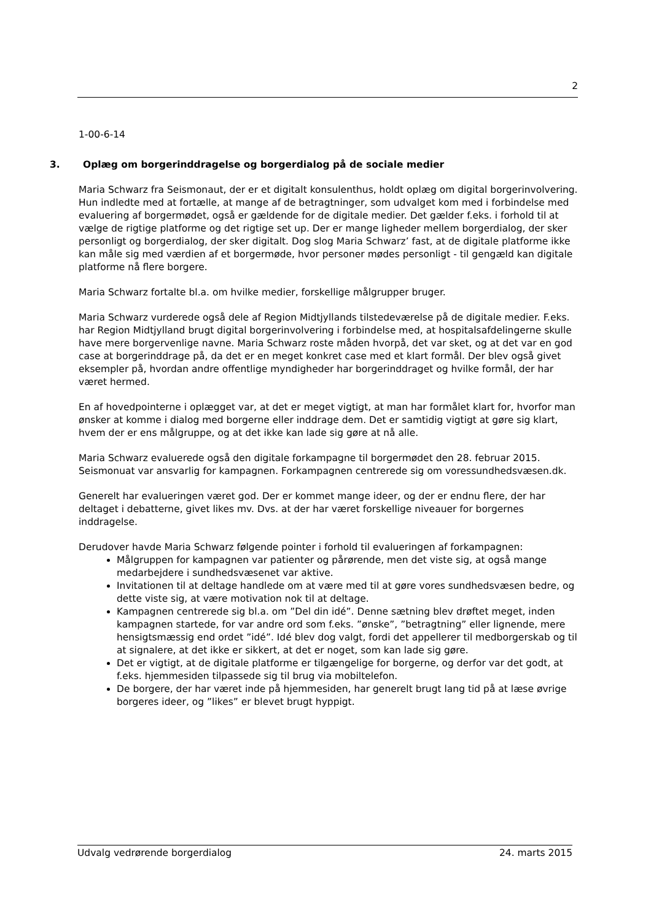2
1-00-6-14
3. Oplæg om borgerinddragelse og borgerdialog på de sociale medier
Maria Schwarz fra Seismonaut, der er et digitalt konsulenthus, holdt oplæg om digital borgerinvolvering. Hun indledte med at fortælle, at mange af de betragtninger, som udvalget kom med i forbindelse med evaluering af borgermødet, også er gældende for de digitale medier. Det gælder f.eks. i forhold til at vælge de rigtige platforme og det rigtige set up. Der er mange ligheder mellem borgerdialog, der sker personligt og borgerdialog, der sker digitalt. Dog slog Maria Schwarz’ fast, at de digitale platforme ikke kan måle sig med værdien af et borgermøde, hvor personer mødes personligt - til gengæld kan digitale platforme nå flere borgere.
Maria Schwarz fortalte bl.a. om hvilke medier, forskellige målgrupper bruger.
Maria Schwarz vurderede også dele af Region Midtjyllands tilstedeværelse på de digitale medier. F.eks. har Region Midtjylland brugt digital borgerinvolvering i forbindelse med, at hospitalsafdelingerne skulle have mere borgervenlige navne. Maria Schwarz roste måden hvorpå, det var sket, og at det var en god case at borgerinddrage på, da det er en meget konkret case med et klart formål. Der blev også givet eksempler på, hvordan andre offentlige myndigheder har borgerinddraget og hvilke formål, der har været hermed.
En af hovedpointerne i oplægget var, at det er meget vigtigt, at man har formålet klart for, hvorfor man ønsker at komme i dialog med borgerne eller inddrage dem. Det er samtidig vigtigt at gøre sig klart, hvem der er ens målgruppe, og at det ikke kan lade sig gøre at nå alle.
Maria Schwarz evaluerede også den digitale forkampagne til borgermødet den 28. februar 2015. Seismonuat var ansvarlig for kampagnen. Forkampagnen centrerede sig om voressundhedsvæsen.dk.
Generelt har evalueringen været god. Der er kommet mange ideer, og der er endnu flere, der har deltaget i debatterne, givet likes mv. Dvs. at der har været forskellige niveauer for borgernes inddragelse.
Derudover havde Maria Schwarz følgende pointer i forhold til evalueringen af forkampagnen:
Målgruppen for kampagnen var patienter og pårørende, men det viste sig, at også mange medarbejdere i sundhedsvæsenet var aktive.
Invitationen til at deltage handlede om at være med til at gøre vores sundhedsvæsen bedre, og dette viste sig, at være motivation nok til at deltage.
Kampagnen centrerede sig bl.a. om ”Del din idé”. Denne sætning blev drøftet meget, inden kampagnen startede, for var andre ord som f.eks. ”ønske”, ”betragtning” eller lignende, mere hensigtsmæssig end ordet ”idé”. Idé blev dog valgt, fordi det appellerer til medborgerskab og til at signalere, at det ikke er sikkert, at det er noget, som kan lade sig gøre.
Det er vigtigt, at de digitale platforme er tilgængelige for borgerne, og derfor var det godt, at f.eks. hjemmesiden tilpassede sig til brug via mobiltelefon.
De borgere, der har været inde på hjemmesiden, har generelt brugt lang tid på at læse øvrige borgeres ideer, og ”likes” er blevet brugt hyppigt.
Udvalg vedrørende borgerdialog 24. marts 2015